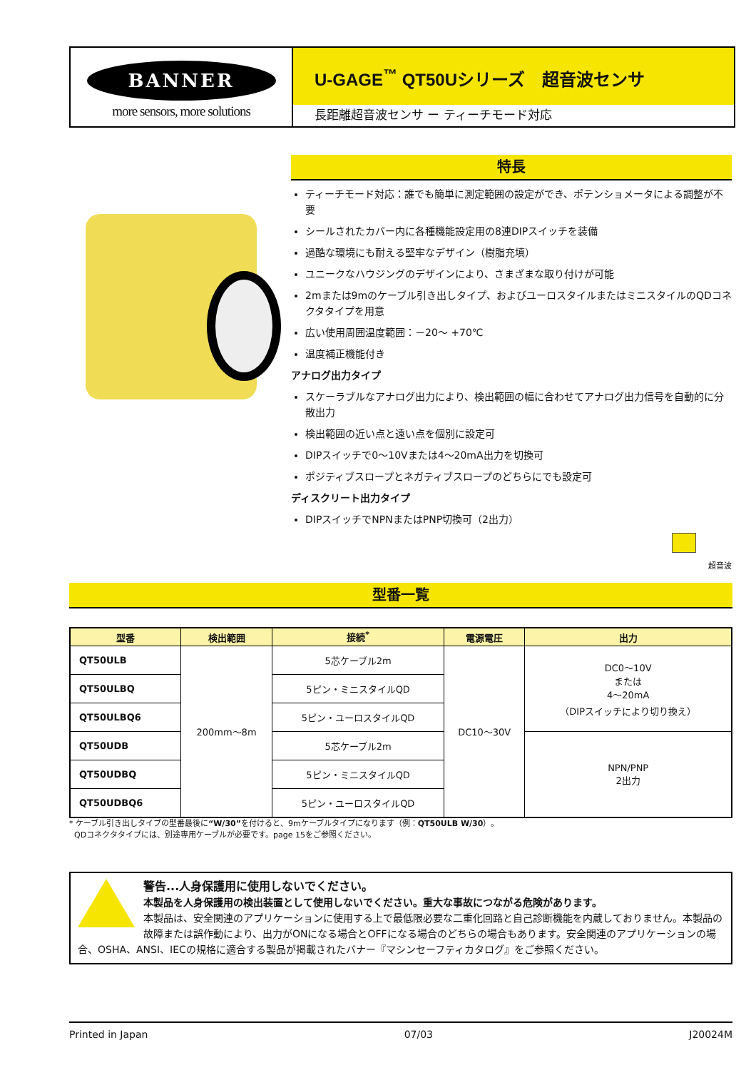BANNER
more sensors, more solutions
U-GAGE<sup>™</sup> QT50Uシリーズ　超音波センサ
長距離超音波センサ ー ティーチモード対応
特長
ティーチモード対応：誰でも簡単に測定範囲の設定ができ、ポテンショメータによる調整が不要
シールされたカバー内に各種機能設定用の8連DIPスイッチを装備
過酷な環境にも耐える堅牢なデザイン（樹脂充填）
ユニークなハウジングのデザインにより、さまざまな取り付けが可能
2mまたは9mのケーブル引き出しタイプ、およびユーロスタイルまたはミニスタイルのQDコネクタタイプを用意
広い使用周囲温度範囲：－20～ +70℃
温度補正機能付き
アナログ出力タイプ
スケーラブルなアナログ出力により、検出範囲の幅に合わせてアナログ出力信号を自動的に分散出力
検出範囲の近い点と遠い点を個別に設定可
DIPスイッチで0～10Vまたは4～20mA出力を切換可
ポジティブスロープとネガティブスロープのどちらにでも設定可
ディスクリート出力タイプ
DIPスイッチでNPNまたはPNP切換可（2出力）
超音波
型番一覧
| 型番 | 検出範囲 | 接続<sup>*</sup> | 電源電圧 | 出力 |
| --- | --- | --- | --- | --- |
| QT50ULB | 200mm～8m | 5芯ケーブル2m | DC10～30V | DC0～10V または 4～20mA （DIPスイッチにより切り換え） |
| QT50ULBQ | | 5ピン・ミニスタイルQD | | |
| QT50ULBQ6 | | 5ピン・ユーロスタイルQD | | |
| QT50UDB | | 5芯ケーブル2m | | NPN/PNP 2出力 |
| QT50UDBQ | | 5ピン・ミニスタイルQD | | |
| QT50UDBQ6 | | 5ピン・ユーロスタイルQD | | |
* ケーブル引き出しタイプの型番最後に“W/30”を付けると、9mケーブルタイプになります（例：QT50ULB W/30）。
QDコネクタタイプには、別途専用ケーブルが必要です。page 15をご参照ください。
警告...人身保護用に使用しないでください。
本製品を人身保護用の検出装置として使用しないでください。重大な事故につながる危険があります。
本製品は、安全関連のアプリケーションに使用する上で最低限必要な二重化回路と自己診断機能を内蔵しておりません。本製品の故障または誤作動により、出力がONになる場合とOFFになる場合のどちらの場合もあります。安全関連のアプリケーションの場合、OSHA、ANSI、IECの規格に適合する製品が掲載されたバナー『マシンセーフティカタログ』をご参照ください。
Printed in Japan 07/03 J20024M